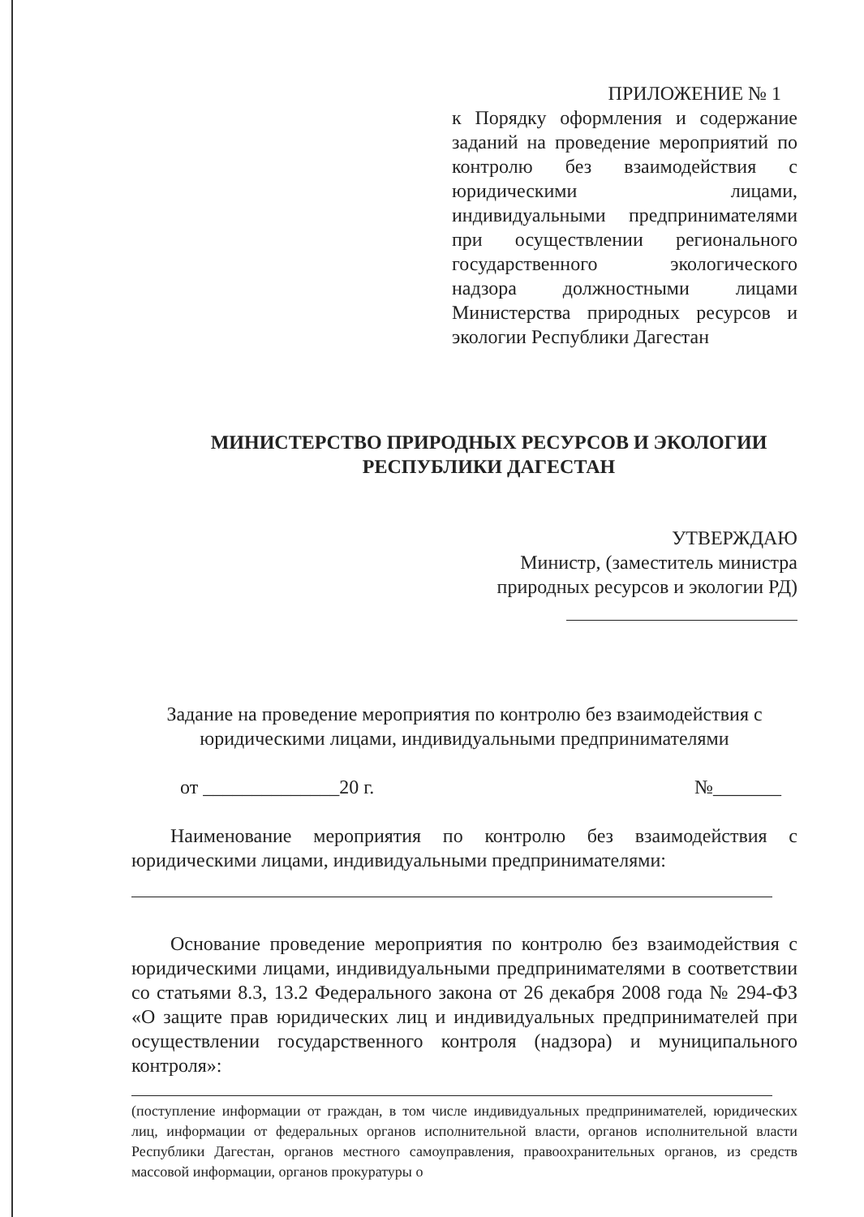ПРИЛОЖЕНИЕ № 1
к Порядку оформления и содержание заданий на проведение мероприятий по контролю без взаимодействия с юридическими лицами, индивидуальными предпринимателями при осуществлении регионального государственного экологического надзора должностными лицами Министерства природных ресурсов и экологии Республики Дагестан
МИНИСТЕРСТВО ПРИРОДНЫХ РЕСУРСОВ И ЭКОЛОГИИ
РЕСПУБЛИКИ ДАГЕСТАН
УТВЕРЖДАЮ
Министр, (заместитель министра
природных ресурсов и экологии РД)
Задание на проведение мероприятия по контролю без взаимодействия с
юридическими лицами, индивидуальными предпринимателями
от ______________20 г. №_______
Наименование мероприятия по контролю без взаимодействия с юридическими лицами, индивидуальными предпринимателями:
Основание проведение мероприятия по контролю без взаимодействия с юридическими лицами, индивидуальными предпринимателями в соответствии со статьями 8.3, 13.2 Федерального закона от 26 декабря 2008 года № 294-ФЗ «О защите прав юридических лиц и индивидуальных предпринимателей при осуществлении государственного контроля (надзора) и муниципального контроля»:
(поступление информации от граждан, в том числе индивидуальных предпринимателей, юридических лиц, информации от федеральных органов исполнительной власти, органов исполнительной власти Республики Дагестан, органов местного самоуправления, правоохранительных органов, из средств массовой информации, органов прокуратуры о